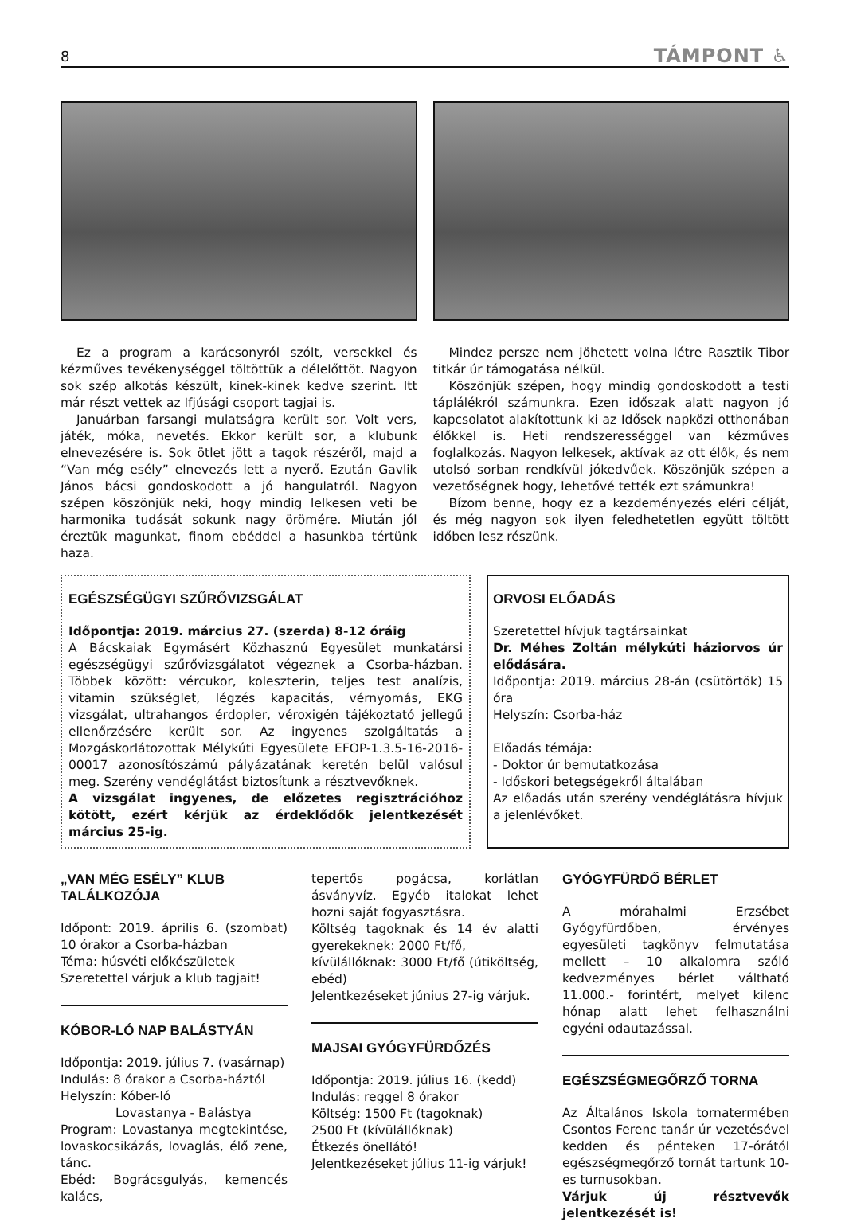8 TÁMPONT ♿
Ez a program a karácsonyról szólt, versekkel és kézműves tevékenységgel töltöttük a délelőttöt. Nagyon sok szép alkotás készült, kinek-kinek kedve szerint. Itt már részt vettek az Ifjúsági csoport tagjai is.
Januárban farsangi mulatságra került sor. Volt vers, játék, móka, nevetés. Ekkor került sor, a klubunk elnevezésére is. Sok ötlet jött a tagok részéről, majd a “Van még esély” elnevezés lett a nyerő. Ezután Gavlik János bácsi gondoskodott a jó hangulatról. Nagyon szépen köszönjük neki, hogy mindig lelkesen veti be harmonika tudását sokunk nagy örömére. Miután jól éreztük magunkat, finom ebéddel a hasunkba tértünk haza.
Mindez persze nem jöhetett volna létre Rasztik Tibor titkár úr támogatása nélkül.
Köszönjük szépen, hogy mindig gondoskodott a testi táplálékról számunkra. Ezen időszak alatt nagyon jó kapcsolatot alakítottunk ki az Idősek napközi otthonában élőkkel is. Heti rendszerességgel van kézműves foglalkozás. Nagyon lelkesek, aktívak az ott élők, és nem utolsó sorban rendkívül jókedvűek. Köszönjük szépen a vezetőségnek hogy, lehetővé tették ezt számunkra!
Bízom benne, hogy ez a kezdeményezés eléri célját, és még nagyon sok ilyen feledhetetlen együtt töltött időben lesz részünk.
EGÉSZSÉGÜGYI SZŰRŐVIZSGÁLAT
Időpontja: 2019. március 27. (szerda) 8-12 óráig
A Bácskaiak Egymásért Közhasznú Egyesület munkatársi egészségügyi szűrővizsgálatot végeznek a Csorba-házban. Többek között: vércukor, koleszterin, teljes test analízis, vitamin szükséglet, légzés kapacitás, vérnyomás, EKG vizsgálat, ultrahangos érdopler, véroxigén tájékoztató jellegű ellenőrzésére került sor. Az ingyenes szolgáltatás a Mozgáskorlátozottak Mélykúti Egyesülete EFOP-1.3.5-16-2016-00017 azonosítószámú pályázatának keretén belül valósul meg. Szerény vendéglátást biztosítunk a résztvevőknek.
A vizsgálat ingyenes, de előzetes regisztrációhoz kötött, ezért kérjük az érdeklődők jelentkezését március 25-ig.
ORVOSI ELŐADÁS
Szeretettel hívjuk tagtársainkat
Dr. Méhes Zoltán mélykúti háziorvos úr elődására.
Időpontja: 2019. március 28-án (csütörtök) 15 óra
Helyszín: Csorba-ház
Előadás témája:
- Doktor úr bemutatkozása
- Időskori betegségekről általában
Az előadás után szerény vendéglátásra hívjuk a jelenlévőket.
„VAN MÉG ESÉLY” KLUB TALÁLKOZÓJA
Időpont: 2019. április 6. (szombat) 10 órakor a Csorba-házban
Téma: húsvéti előkészületek
Szeretettel várjuk a klub tagjait!
KÓBOR-LÓ NAP BALÁSTYÁN
Időpontja: 2019. július 7. (vasárnap)
Indulás: 8 órakor a Csorba-háztól
Helyszín: Kóber-ló
Lovastanya - Balástya
Program: Lovastanya megtekintése, lovaskocsikázás, lovaglás, élő zene, tánc.
Ebéd: Bográcsgulyás, kemencés kalács,
tepertős pogácsa, korlátlan ásványvíz. Egyéb italokat lehet hozni saját fogyasztásra.
Költség tagoknak és 14 év alatti gyerekeknek: 2000 Ft/fő,
kívülállóknak: 3000 Ft/fő (útiköltség, ebéd)
Jelentkezéseket június 27-ig várjuk.
MAJSAI GYÓGYFÜRDŐZÉS
Időpontja: 2019. július 16. (kedd)
Indulás: reggel 8 órakor
Költség: 1500 Ft (tagoknak)
2500 Ft (kívülállóknak)
Étkezés önellátó!
Jelentkezéseket július 11-ig várjuk!
GYÓGYFÜRDŐ BÉRLET
A mórahalmi Erzsébet Gyógyfürdőben, érvényes egyesületi tagkönyv felmutatása mellett – 10 alkalomra szóló kedvezményes bérlet váltható 11.000.- forintért, melyet kilenc hónap alatt lehet felhasználni egyéni odautazással.
EGÉSZSÉGMEGŐRZŐ TORNA
Az Általános Iskola tornatermében Csontos Ferenc tanár úr vezetésével kedden és pénteken 17-órától egészségmegőrző tornát tartunk 10-es turnusokban.
Várjuk új résztvevők jelentkezését is!